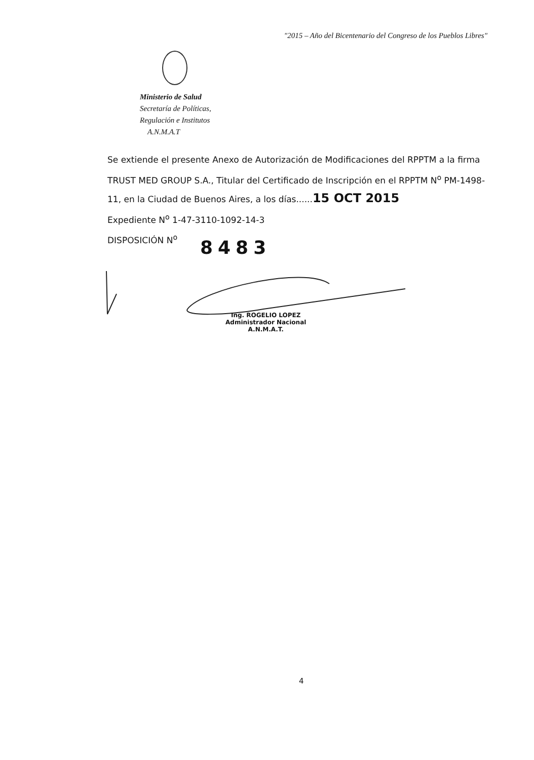"2015 – Año del Bicentenario del Congreso de los Pueblos Libres"
Ministerio de Salud
Secretaría de Políticas,
Regulación e Institutos
A.N.M.A.T
Se extiende el presente Anexo de Autorización de Modificaciones del RPPTM a la firma TRUST MED GROUP S.A., Titular del Certificado de Inscripción en el RPPTM N<sup>o</sup> PM-1498-11, en la Ciudad de Buenos Aires, a los días......15 OCT 2015
Expediente N<sup>o</sup> 1-47-3110-1092-14-3
DISPOSICIÓN N<sup>o</sup>
8483
Ing. ROGELIO LOPEZ
Administrador Nacional
A.N.M.A.T.
4